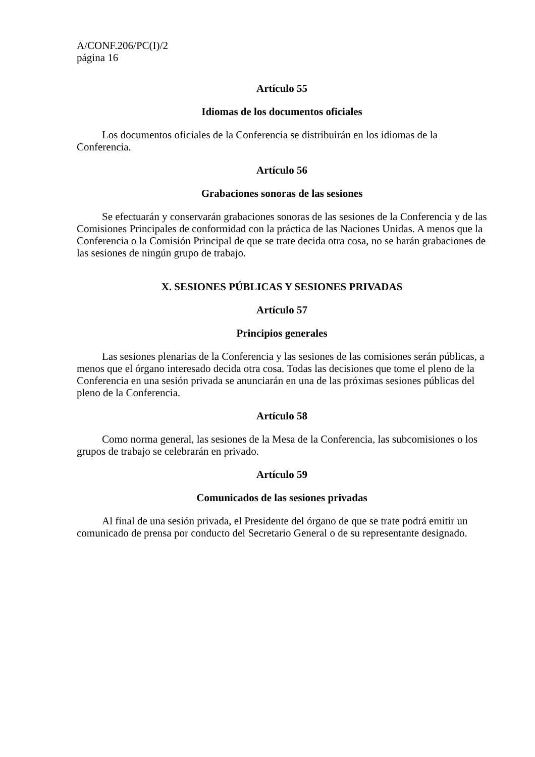A/CONF.206/PC(I)/2
página 16
Artículo 55
Idiomas de los documentos oficiales
Los documentos oficiales de la Conferencia se distribuirán en los idiomas de la Conferencia.
Artículo 56
Grabaciones sonoras de las sesiones
Se efectuarán y conservarán grabaciones sonoras de las sesiones de la Conferencia y de las Comisiones Principales de conformidad con la práctica de las Naciones Unidas. A menos que la Conferencia o la Comisión Principal de que se trate decida otra cosa, no se harán grabaciones de las sesiones de ningún grupo de trabajo.
X. SESIONES PÚBLICAS Y SESIONES PRIVADAS
Artículo 57
Principios generales
Las sesiones plenarias de la Conferencia y las sesiones de las comisiones serán públicas, a menos que el órgano interesado decida otra cosa. Todas las decisiones que tome el pleno de la Conferencia en una sesión privada se anunciarán en una de las próximas sesiones públicas del pleno de la Conferencia.
Artículo 58
Como norma general, las sesiones de la Mesa de la Conferencia, las subcomisiones o los grupos de trabajo se celebrarán en privado.
Artículo 59
Comunicados de las sesiones privadas
Al final de una sesión privada, el Presidente del órgano de que se trate podrá emitir un comunicado de prensa por conducto del Secretario General o de su representante designado.